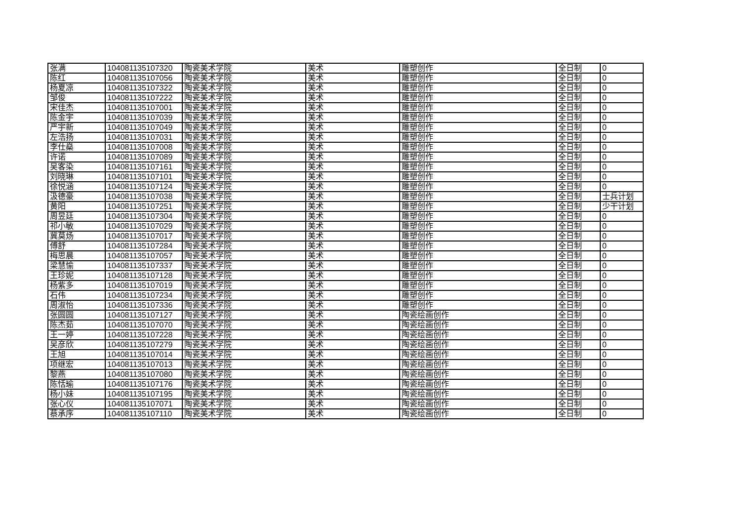| 张满 | 104081135107320 | 陶瓷美术学院 | 美术 | 雕塑创作 | 全日制 | 0 |
| 陈红 | 104081135107056 | 陶瓷美术学院 | 美术 | 雕塑创作 | 全日制 | 0 |
| 杨夏凉 | 104081135107322 | 陶瓷美术学院 | 美术 | 雕塑创作 | 全日制 | 0 |
| 邹俊 | 104081135107222 | 陶瓷美术学院 | 美术 | 雕塑创作 | 全日制 | 0 |
| 宋佳杰 | 104081135107001 | 陶瓷美术学院 | 美术 | 雕塑创作 | 全日制 | 0 |
| 陈金宇 | 104081135107039 | 陶瓷美术学院 | 美术 | 雕塑创作 | 全日制 | 0 |
| 严宇新 | 104081135107049 | 陶瓷美术学院 | 美术 | 雕塑创作 | 全日制 | 0 |
| 左浩扬 | 104081135107031 | 陶瓷美术学院 | 美术 | 雕塑创作 | 全日制 | 0 |
| 李仕燊 | 104081135107008 | 陶瓷美术学院 | 美术 | 雕塑创作 | 全日制 | 0 |
| 许诺 | 104081135107089 | 陶瓷美术学院 | 美术 | 雕塑创作 | 全日制 | 0 |
| 吴客染 | 104081135107161 | 陶瓷美术学院 | 美术 | 雕塑创作 | 全日制 | 0 |
| 刘晓琳 | 104081135107101 | 陶瓷美术学院 | 美术 | 雕塑创作 | 全日制 | 0 |
| 徐悦涵 | 104081135107124 | 陶瓷美术学院 | 美术 | 雕塑创作 | 全日制 | 0 |
| 汲德豪 | 104081135107038 | 陶瓷美术学院 | 美术 | 雕塑创作 | 全日制 | 士兵计划 |
| 黄阳 | 104081135107251 | 陶瓷美术学院 | 美术 | 雕塑创作 | 全日制 | 少干计划 |
| 周昱廷 | 104081135107304 | 陶瓷美术学院 | 美术 | 雕塑创作 | 全日制 | 0 |
| 祁小敏 | 104081135107029 | 陶瓷美术学院 | 美术 | 雕塑创作 | 全日制 | 0 |
| 冀莫炀 | 104081135107017 | 陶瓷美术学院 | 美术 | 雕塑创作 | 全日制 | 0 |
| 傅舒 | 104081135107284 | 陶瓷美术学院 | 美术 | 雕塑创作 | 全日制 | 0 |
| 梅思晨 | 104081135107057 | 陶瓷美术学院 | 美术 | 雕塑创作 | 全日制 | 0 |
| 梁慧愉 | 104081135107337 | 陶瓷美术学院 | 美术 | 雕塑创作 | 全日制 | 0 |
| 王珍妮 | 104081135107128 | 陶瓷美术学院 | 美术 | 雕塑创作 | 全日制 | 0 |
| 杨紫多 | 104081135107019 | 陶瓷美术学院 | 美术 | 雕塑创作 | 全日制 | 0 |
| 石伟 | 104081135107234 | 陶瓷美术学院 | 美术 | 雕塑创作 | 全日制 | 0 |
| 周淑怡 | 104081135107336 | 陶瓷美术学院 | 美术 | 雕塑创作 | 全日制 | 0 |
| 张圆圆 | 104081135107127 | 陶瓷美术学院 | 美术 | 陶瓷绘画创作 | 全日制 | 0 |
| 陈杰茹 | 104081135107070 | 陶瓷美术学院 | 美术 | 陶瓷绘画创作 | 全日制 | 0 |
| 王一婷 | 104081135107228 | 陶瓷美术学院 | 美术 | 陶瓷绘画创作 | 全日制 | 0 |
| 吴彦欣 | 104081135107279 | 陶瓷美术学院 | 美术 | 陶瓷绘画创作 | 全日制 | 0 |
| 王旭 | 104081135107014 | 陶瓷美术学院 | 美术 | 陶瓷绘画创作 | 全日制 | 0 |
| 项继宏 | 104081135107013 | 陶瓷美术学院 | 美术 | 陶瓷绘画创作 | 全日制 | 0 |
| 黎燕 | 104081135107080 | 陶瓷美术学院 | 美术 | 陶瓷绘画创作 | 全日制 | 0 |
| 陈恬瑜 | 104081135107176 | 陶瓷美术学院 | 美术 | 陶瓷绘画创作 | 全日制 | 0 |
| 杨小妹 | 104081135107195 | 陶瓷美术学院 | 美术 | 陶瓷绘画创作 | 全日制 | 0 |
| 张心仪 | 104081135107071 | 陶瓷美术学院 | 美术 | 陶瓷绘画创作 | 全日制 | 0 |
| 蔡承序 | 104081135107110 | 陶瓷美术学院 | 美术 | 陶瓷绘画创作 | 全日制 | 0 |